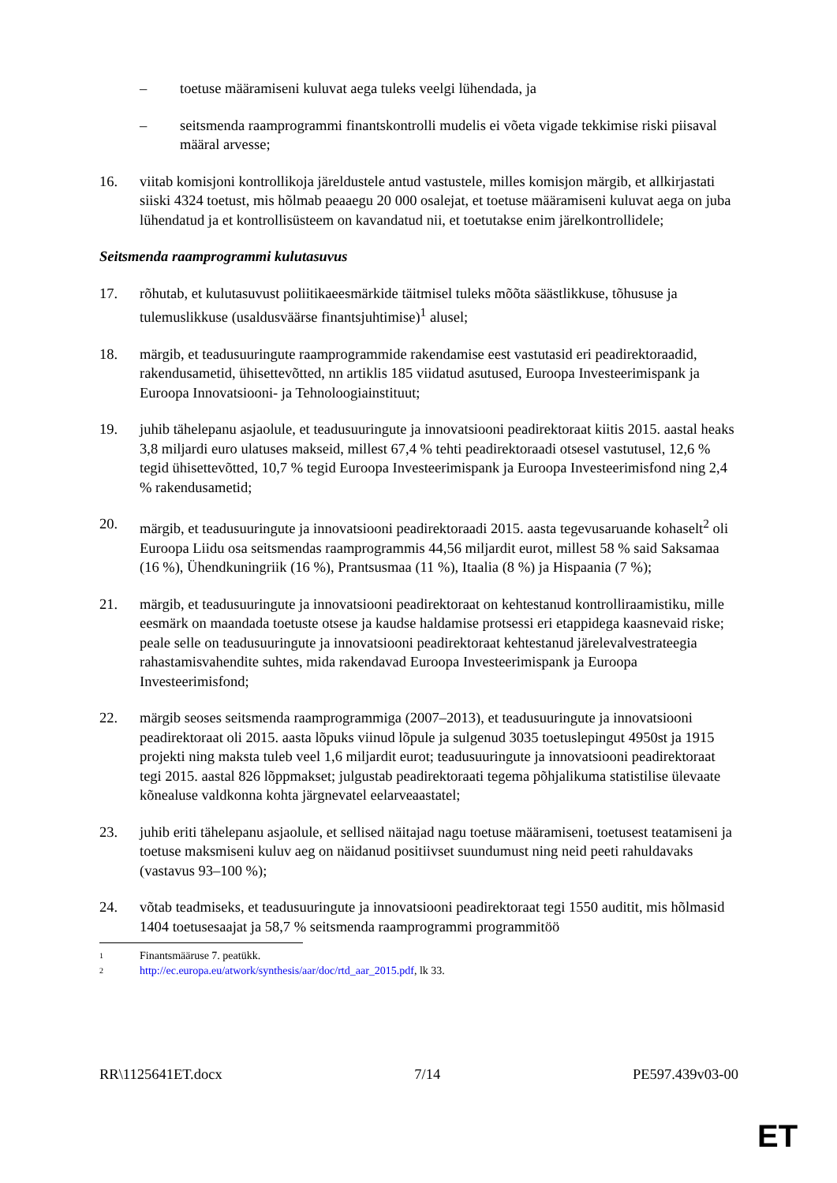– toetuse määramiseni kuluvat aega tuleks veelgi lühendada, ja
– seitsmenda raamprogrammi finantskontrolli mudelis ei võeta vigade tekkimise riski piisaval määral arvesse;
16. viitab komisjoni kontrollikoja järeldustele antud vastustele, milles komisjon märgib, et allkirjastati siiski 4324 toetust, mis hõlmab peaaegu 20 000 osalejat, et toetuse määramiseni kuluvat aega on juba lühendatud ja et kontrollisüsteem on kavandatud nii, et toetutakse enim järelkontrollidele;
Seitsmenda raamprogrammi kulutasuvus
17. rõhutab, et kulutasuvust poliitikaeesmärkide täitmisel tuleks mõõta säästlikkuse, tõhususe ja tulemuslikkuse (usaldusväärse finantsjuhtimise)<sup>1</sup> alusel;
18. märgib, et teadusuuringute raamprogrammide rakendamise eest vastutasid eri peadirektoraadid, rakendusametid, ühisettevõtted, nn artiklis 185 viidatud asutused, Euroopa Investeerimispank ja Euroopa Innovatsiooni- ja Tehnoloogiainstituut;
19. juhib tähelepanu asjaolule, et teadusuuringute ja innovatsiooni peadirektoraat kiitis 2015. aastal heaks 3,8 miljardi euro ulatuses makseid, millest 67,4 % tehti peadirektoraadi otsesel vastutusel, 12,6 % tegid ühisettevõtted, 10,7 % tegid Euroopa Investeerimispank ja Euroopa Investeerimisfond ning 2,4 % rakendusametid;
20. märgib, et teadusuuringute ja innovatsiooni peadirektoraadi 2015. aasta tegevusaruande kohaselt<sup>2</sup> oli Euroopa Liidu osa seitsmendas raamprogrammis 44,56 miljardit eurot, millest 58 % said Saksamaa (16 %), Ühendkuningriik (16 %), Prantsusmaa (11 %), Itaalia (8 %) ja Hispaania (7 %);
21. märgib, et teadusuuringute ja innovatsiooni peadirektoraat on kehtestanud kontrolliraamistiku, mille eesmärk on maandada toetuste otsese ja kaudse haldamise protsessi eri etappidega kaasnevaid riske; peale selle on teadusuuringute ja innovatsiooni peadirektoraat kehtestanud järelevalvestrateegia rahastamisvahendite suhtes, mida rakendavad Euroopa Investeerimispank ja Euroopa Investeerimisfond;
22. märgib seoses seitsmenda raamprogrammiga (2007–2013), et teadusuuringute ja innovatsiooni peadirektoraat oli 2015. aasta lõpuks viinud lõpule ja sulgenud 3035 toetuslepingut 4950st ja 1915 projekti ning maksta tuleb veel 1,6 miljardit eurot; teadusuuringute ja innovatsiooni peadirektoraat tegi 2015. aastal 826 lõppmakset; julgustab peadirektoraati tegema põhjalikuma statistilise ülevaate kõnealuse valdkonna kohta järgnevatel eelarveaastatel;
23. juhib eriti tähelepanu asjaolule, et sellised näitajad nagu toetuse määramiseni, toetusest teatamiseni ja toetuse maksmiseni kuluv aeg on näidanud positiivset suundumust ning neid peeti rahuldavaks (vastavus 93–100 %);
24. võtab teadmiseks, et teadusuuringute ja innovatsiooni peadirektoraat tegi 1550 auditit, mis hõlmasid 1404 toetusesaajat ja 58,7 % seitsmenda raamprogrammi programmitöö
1
Finantsmääruse 7. peatükk.
2
http://ec.europa.eu/atwork/synthesis/aar/doc/rtd_aar_2015.pdf, lk 33.
RR\1125641ET.docx 7/14 PE597.439v03-00
ET